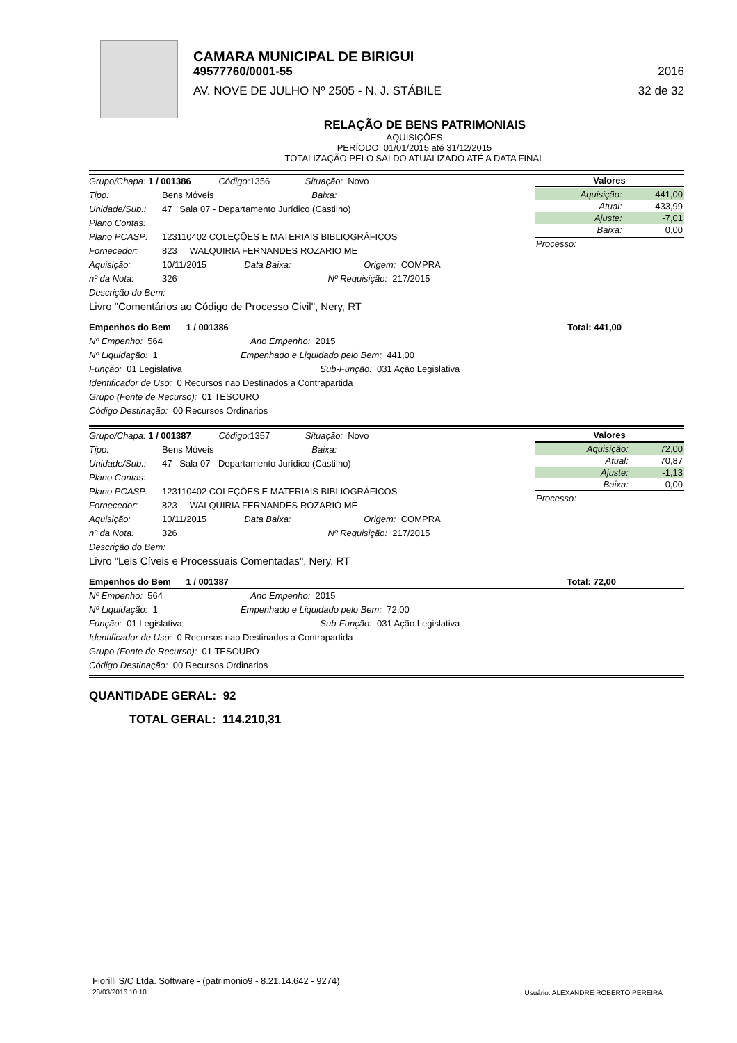CAMARA MUNICIPAL DE BIRIGUI
49577760/0001-55 2016
AV. NOVE DE JULHO Nº 2505 - N. J. STÁBILE 32 de 32
RELAÇÃO DE BENS PATRIMONIAIS
AQUISIÇÕES
PERÍODO: 01/01/2015 até 31/12/2015
TOTALIZAÇÃO PELO SALDO ATUALIZADO ATÉ A DATA FINAL
Grupo/Chapa: 1 / 001386 Código: 1356 Situação: Novo
Tipo: Bens Móveis Baixa:
Unidade/Sub.: 47 Sala 07 - Departamento Jurídico (Castilho)
Plano Contas:
Plano PCASP: 123110402 COLEÇÕES E MATERIAIS BIBLIOGRÁFICOS
Fornecedor: 823 WALQUIRIA FERNANDES ROZARIO ME
Aquisição: 10/11/2015 Data Baixa: Origem: COMPRA
nº da Nota: 326 Nº Requisição: 217/2015
Descrição do Bem:
Livro "Comentários ao Código de Processo Civil", Nery, RT
| Valores | |
| --- | --- |
| Aquisição: | 441,00 |
| Atual: | 433,99 |
| Ajuste: | -7,01 |
| Baixa: | 0,00 |
| Processo: | |
Empenhos do Bem 1 / 001386 Total: 441,00
Nº Empenho: 564 Ano Empenho: 2015
Nº Liquidação: 1 Empenhado e Liquidado pelo Bem: 441,00
Função: 01 Legislativa Sub-Função: 031 Ação Legislativa
Identificador de Uso: 0 Recursos nao Destinados a Contrapartida
Grupo (Fonte de Recurso): 01 TESOURO
Código Destinação: 00 Recursos Ordinarios
Grupo/Chapa: 1 / 001387 Código: 1357 Situação: Novo
Tipo: Bens Móveis Baixa:
Unidade/Sub.: 47 Sala 07 - Departamento Jurídico (Castilho)
Plano Contas:
Plano PCASP: 123110402 COLEÇÕES E MATERIAIS BIBLIOGRÁFICOS
Fornecedor: 823 WALQUIRIA FERNANDES ROZARIO ME
Aquisição: 10/11/2015 Data Baixa: Origem: COMPRA
nº da Nota: 326 Nº Requisição: 217/2015
Descrição do Bem:
Livro "Leis Cíveis e Processuais Comentadas", Nery, RT
| Valores | |
| --- | --- |
| Aquisição: | 72,00 |
| Atual: | 70,87 |
| Ajuste: | -1,13 |
| Baixa: | 0,00 |
| Processo: | |
Empenhos do Bem 1 / 001387 Total: 72,00
Nº Empenho: 564 Ano Empenho: 2015
Nº Liquidação: 1 Empenhado e Liquidado pelo Bem: 72,00
Função: 01 Legislativa Sub-Função: 031 Ação Legislativa
Identificador de Uso: 0 Recursos nao Destinados a Contrapartida
Grupo (Fonte de Recurso): 01 TESOURO
Código Destinação: 00 Recursos Ordinarios
QUANTIDADE GERAL: 92
TOTAL GERAL: 114.210,31
Fiorilli S/C Ltda. Software - (patrimonio9 - 8.21.14.642 - 9274)
28/03/2016 10:10
Usuário: ALEXANDRE ROBERTO PEREIRA